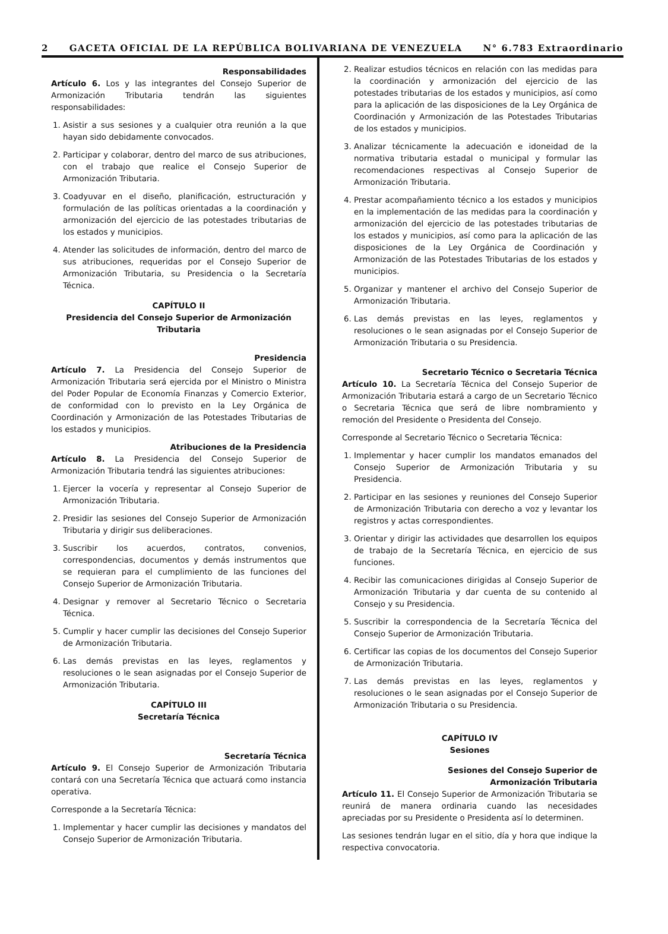2 GACETA OFICIAL DE LA REPÚBLICA BOLIVARIANA DE VENEZUELA N° 6.783 Extraordinario
Responsabilidades
Artículo 6. Los y las integrantes del Consejo Superior de Armonización Tributaria tendrán las siguientes responsabilidades:
1. Asistir a sus sesiones y a cualquier otra reunión a la que hayan sido debidamente convocados.
2. Participar y colaborar, dentro del marco de sus atribuciones, con el trabajo que realice el Consejo Superior de Armonización Tributaria.
3. Coadyuvar en el diseño, planificación, estructuración y formulación de las políticas orientadas a la coordinación y armonización del ejercicio de las potestades tributarias de los estados y municipios.
4. Atender las solicitudes de información, dentro del marco de sus atribuciones, requeridas por el Consejo Superior de Armonización Tributaria, su Presidencia o la Secretaría Técnica.
CAPÍTULO II
Presidencia del Consejo Superior de Armonización Tributaria
Presidencia
Artículo 7. La Presidencia del Consejo Superior de Armonización Tributaria será ejercida por el Ministro o Ministra del Poder Popular de Economía Finanzas y Comercio Exterior, de conformidad con lo previsto en la Ley Orgánica de Coordinación y Armonización de las Potestades Tributarias de los estados y municipios.
Atribuciones de la Presidencia
Artículo 8. La Presidencia del Consejo Superior de Armonización Tributaria tendrá las siguientes atribuciones:
1. Ejercer la vocería y representar al Consejo Superior de Armonización Tributaria.
2. Presidir las sesiones del Consejo Superior de Armonización Tributaria y dirigir sus deliberaciones.
3. Suscribir los acuerdos, contratos, convenios, correspondencias, documentos y demás instrumentos que se requieran para el cumplimiento de las funciones del Consejo Superior de Armonización Tributaria.
4. Designar y remover al Secretario Técnico o Secretaria Técnica.
5. Cumplir y hacer cumplir las decisiones del Consejo Superior de Armonización Tributaria.
6. Las demás previstas en las leyes, reglamentos y resoluciones o le sean asignadas por el Consejo Superior de Armonización Tributaria.
CAPÍTULO III
Secretaría Técnica
Secretaría Técnica
Artículo 9. El Consejo Superior de Armonización Tributaria contará con una Secretaría Técnica que actuará como instancia operativa.
Corresponde a la Secretaría Técnica:
1. Implementar y hacer cumplir las decisiones y mandatos del Consejo Superior de Armonización Tributaria.
2. Realizar estudios técnicos en relación con las medidas para la coordinación y armonización del ejercicio de las potestades tributarias de los estados y municipios, así como para la aplicación de las disposiciones de la Ley Orgánica de Coordinación y Armonización de las Potestades Tributarias de los estados y municipios.
3. Analizar técnicamente la adecuación e idoneidad de la normativa tributaria estadal o municipal y formular las recomendaciones respectivas al Consejo Superior de Armonización Tributaria.
4. Prestar acompañamiento técnico a los estados y municipios en la implementación de las medidas para la coordinación y armonización del ejercicio de las potestades tributarias de los estados y municipios, así como para la aplicación de las disposiciones de la Ley Orgánica de Coordinación y Armonización de las Potestades Tributarias de los estados y municipios.
5. Organizar y mantener el archivo del Consejo Superior de Armonización Tributaria.
6. Las demás previstas en las leyes, reglamentos y resoluciones o le sean asignadas por el Consejo Superior de Armonización Tributaria o su Presidencia.
Secretario Técnico o Secretaria Técnica
Artículo 10. La Secretaría Técnica del Consejo Superior de Armonización Tributaria estará a cargo de un Secretario Técnico o Secretaria Técnica que será de libre nombramiento y remoción del Presidente o Presidenta del Consejo.
Corresponde al Secretario Técnico o Secretaria Técnica:
1. Implementar y hacer cumplir los mandatos emanados del Consejo Superior de Armonización Tributaria y su Presidencia.
2. Participar en las sesiones y reuniones del Consejo Superior de Armonización Tributaria con derecho a voz y levantar los registros y actas correspondientes.
3. Orientar y dirigir las actividades que desarrollen los equipos de trabajo de la Secretaría Técnica, en ejercicio de sus funciones.
4. Recibir las comunicaciones dirigidas al Consejo Superior de Armonización Tributaria y dar cuenta de su contenido al Consejo y su Presidencia.
5. Suscribir la correspondencia de la Secretaría Técnica del Consejo Superior de Armonización Tributaria.
6. Certificar las copias de los documentos del Consejo Superior de Armonización Tributaria.
7. Las demás previstas en las leyes, reglamentos y resoluciones o le sean asignadas por el Consejo Superior de Armonización Tributaria o su Presidencia.
CAPÍTULO IV
Sesiones
Sesiones del Consejo Superior de
Armonización Tributaria
Artículo 11. El Consejo Superior de Armonización Tributaria se reunirá de manera ordinaria cuando las necesidades apreciadas por su Presidente o Presidenta así lo determinen.
Las sesiones tendrán lugar en el sitio, día y hora que indique la respectiva convocatoria.